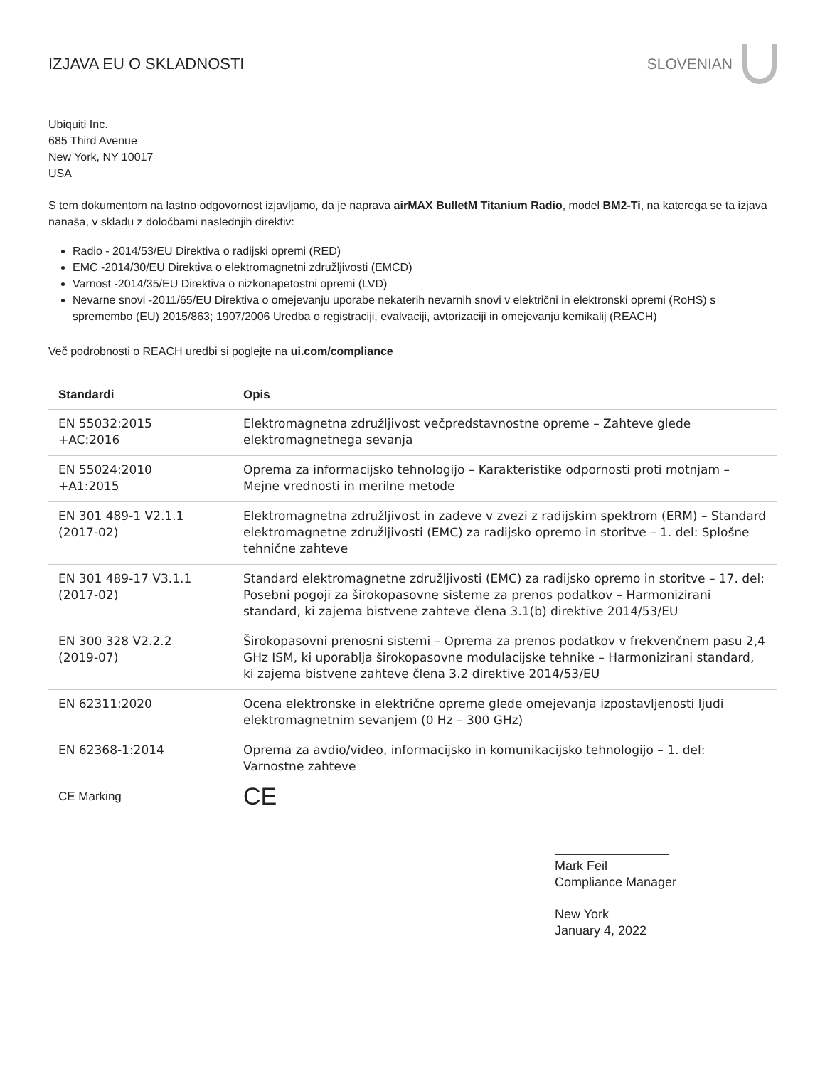IZJAVA EU O SKLADNOSTI SLOVENIAN
Ubiquiti Inc.
685 Third Avenue
New York, NY 10017
USA
S tem dokumentom na lastno odgovornost izjavljamo, da je naprava airMAX BulletM Titanium Radio, model BM2-Ti, na katerega se ta izjava nanaša, v skladu z določbami naslednjih direktiv:
Radio - 2014/53/EU Direktiva o radijski opremi (RED)
EMC -2014/30/EU Direktiva o elektromagnetni združljivosti (EMCD)
Varnost -2014/35/EU Direktiva o nizkonapetostni opremi (LVD)
Nevarne snovi -2011/65/EU Direktiva o omejevanju uporabe nekaterih nevarnih snovi v električni in elektronski opremi (RoHS) s spremembo (EU) 2015/863; 1907/2006 Uredba o registraciji, evalvaciji, avtorizaciji in omejevanju kemikalij (REACH)
Več podrobnosti o REACH uredbi si poglejte na ui.com/compliance
| Standardi | Opis |
| --- | --- |
| EN 55032:2015 +AC:2016 | Elektromagnetna združljivost večpredstavnostne opreme – Zahteve glede elektromagnetnega sevanja |
| EN 55024:2010 +A1:2015 | Oprema za informacijsko tehnologijo – Karakteristike odpornosti proti motnjam – Mejne vrednosti in merilne metode |
| EN 301 489-1 V2.1.1 (2017-02) | Elektromagnetna združljivost in zadeve v zvezi z radijskim spektrom (ERM) – Standard elektromagnetne združljivosti (EMC) za radijsko opremo in storitve – 1. del: Splošne tehnične zahteve |
| EN 301 489-17 V3.1.1 (2017-02) | Standard elektromagnetne združljivosti (EMC) za radijsko opremo in storitve – 17. del: Posebni pogoji za širokopasovne sisteme za prenos podatkov – Harmonizirani standard, ki zajema bistvene zahteve člena 3.1(b) direktive 2014/53/EU |
| EN 300 328 V2.2.2 (2019-07) | Širokopasovni prenosni sistemi – Oprema za prenos podatkov v frekvenčnem pasu 2,4 GHz ISM, ki uporablja širokopasovne modulacijske tehnike – Harmonizirani standard, ki zajema bistvene zahteve člena 3.2 direktive 2014/53/EU |
| EN 62311:2020 | Ocena elektronske in električne opreme glede omejevanja izpostavljenosti ljudi elektromagnetnim sevanjem (0 Hz – 300 GHz) |
| EN 62368-1:2014 | Oprema za avdio/video, informacijsko in komunikacijsko tehnologijo – 1. del: Varnostne zahteve |
| CE Marking | CE |
Mark Feil
Compliance Manager
New York
January 4, 2022